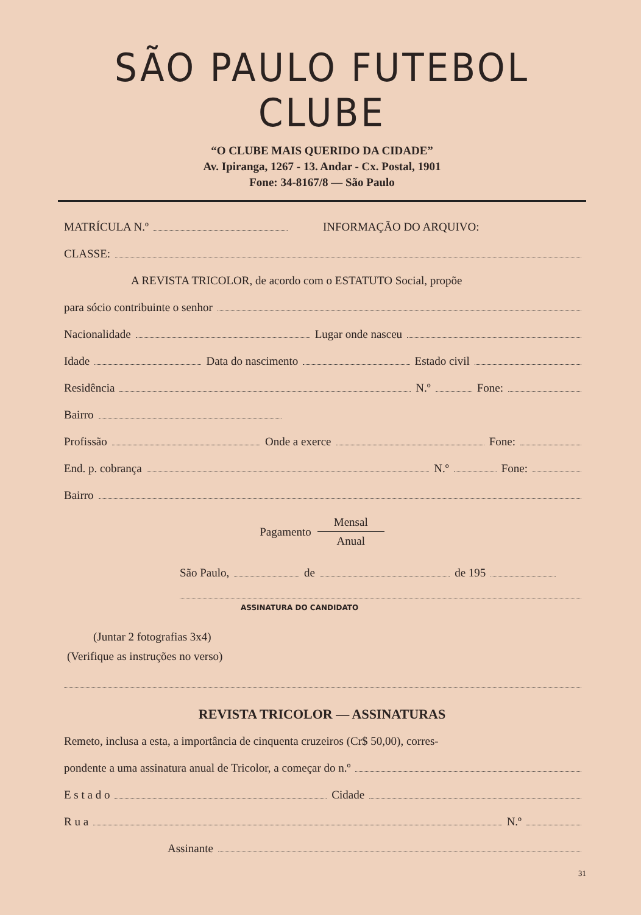SÃO PAULO FUTEBOL CLUBE
“O CLUBE MAIS QUERIDO DA CIDADE”
Av. Ipiranga, 1267 - 13. Andar - Cx. Postal, 1901
Fone: 34-8167/8 — São Paulo
MATRÍCULA N.º INFORMAÇÃO DO ARQUIVO:
CLASSE:
A REVISTA TRICOLOR, de acordo com o ESTATUTO Social, propõe
para sócio contribuinte o senhor
Nacionalidade Lugar onde nasceu
Idade Data do nascimento Estado civil
Residência N.º Fone:
Bairro
Profissão Onde a exerce Fone:
End. p. cobrança N.º Fone:
Bairro
Pagamento
Mensal
Anual
São Paulo, de de 195
ASSINATURA DO CANDIDATO
(Juntar 2 fotografias 3x4)
(Verifique as instruções no verso)
REVISTA TRICOLOR — ASSINATURAS
Remeto, inclusa a esta, a importância de cinquenta cruzeiros (Cr$ 50,00), corres-
pondente a uma assinatura anual de Tricolor, a começar do n.º
E s t a d o Cidade
R u a N.º
Assinante
31